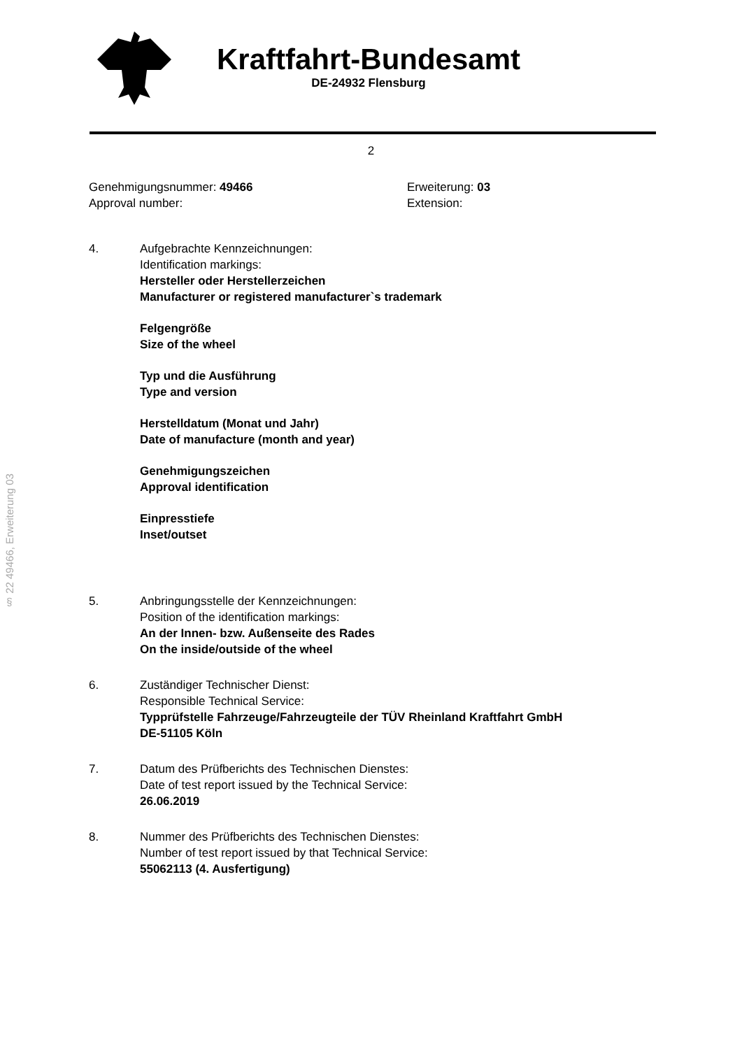Kraftfahrt-Bundesamt
DE-24932 Flensburg
2
Genehmigungsnummer: 49466
Approval number:
Erweiterung: 03
Extension:
4. Aufgebrachte Kennzeichnungen:
Identification markings:
Hersteller oder Herstellerzeichen
Manufacturer or registered manufacturer`s trademark
Felgengröße
Size of the wheel
Typ und die Ausführung
Type and version
Herstelldatum (Monat und Jahr)
Date of manufacture (month and year)
Genehmigungszeichen
Approval identification
Einpresstiefe
Inset/outset
5. Anbringungsstelle der Kennzeichnungen:
Position of the identification markings:
An der Innen- bzw. Außenseite des Rades
On the inside/outside of the wheel
6. Zuständiger Technischer Dienst:
Responsible Technical Service:
Typprüfstelle Fahrzeuge/Fahrzeugteile der TÜV Rheinland Kraftfahrt GmbH
DE-51105 Köln
7. Datum des Prüfberichts des Technischen Dienstes:
Date of test report issued by the Technical Service:
26.06.2019
8. Nummer des Prüfberichts des Technischen Dienstes:
Number of test report issued by that Technical Service:
55062113 (4. Ausfertigung)
§ 22 49466, Erweiterung 03